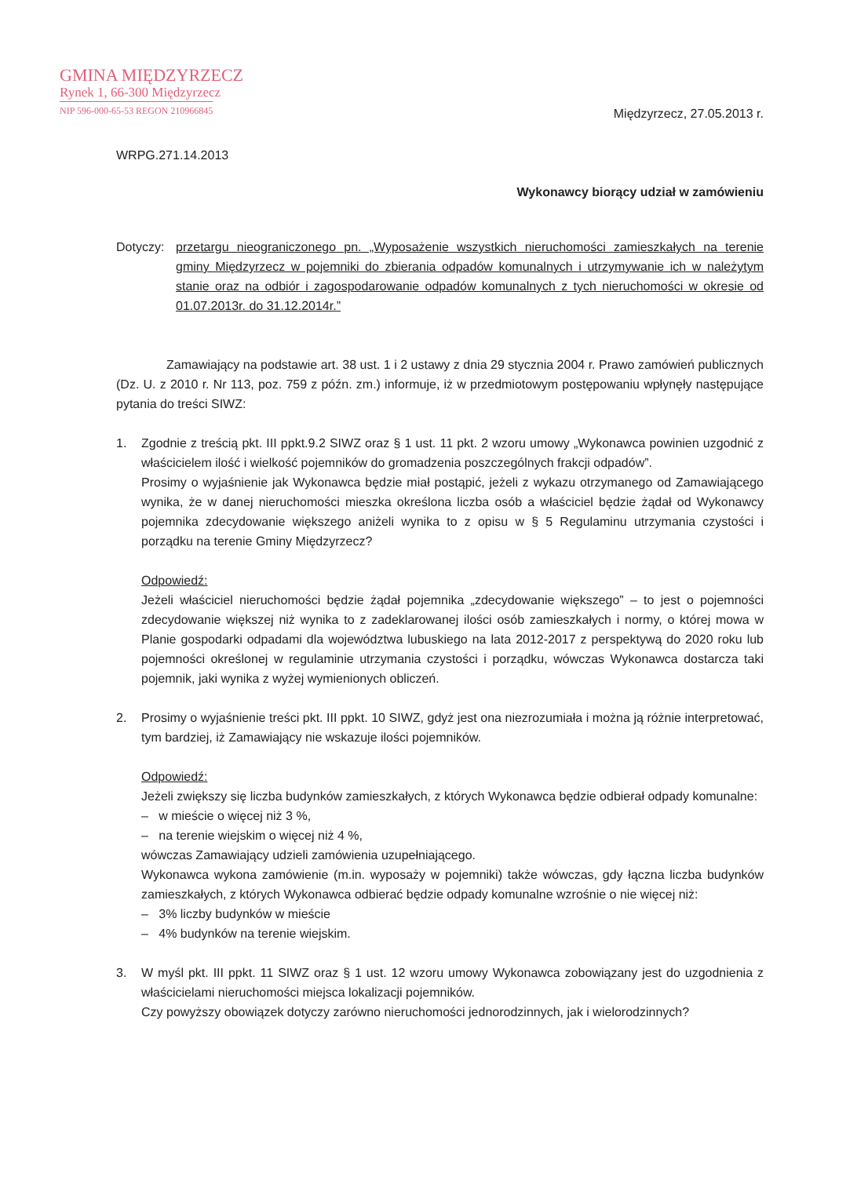GMINA MIĘDZYRZECZ
Rynek 1, 66-300 Międzyrzecz
NIP 596-000-65-53 REGON 210966845
Międzyrzecz, 27.05.2013 r.
WRPG.271.14.2013
Wykonawcy biorący udział w zamówieniu
Dotyczy:
przetargu nieograniczonego pn. „Wyposażenie wszystkich nieruchomości zamieszkałych na terenie gminy Międzyrzecz w pojemniki do zbierania odpadów komunalnych i utrzymywanie ich w należytym stanie oraz na odbiór i zagospodarowanie odpadów komunalnych z tych nieruchomości w okresie od 01.07.2013r. do 31.12.2014r.”
Zamawiający na podstawie art. 38 ust. 1 i 2 ustawy z dnia 29 stycznia 2004 r. Prawo zamówień publicznych (Dz. U. z 2010 r. Nr 113, poz. 759 z późn. zm.) informuje, iż w przedmiotowym postępowaniu wpłynęły następujące pytania do treści SIWZ:
1. Zgodnie z treścią pkt. III ppkt.9.2 SIWZ oraz § 1 ust. 11 pkt. 2 wzoru umowy „Wykonawca powinien uzgodnić z właścicielem ilość i wielkość pojemników do gromadzenia poszczególnych frakcji odpadów”.
Prosimy o wyjaśnienie jak Wykonawca będzie miał postąpić, jeżeli z wykazu otrzymanego od Zamawiającego wynika, że w danej nieruchomości mieszka określona liczba osób a właściciel będzie żądał od Wykonawcy pojemnika zdecydowanie większego aniżeli wynika to z opisu w § 5 Regulaminu utrzymania czystości i porządku na terenie Gminy Międzyrzecz?
Odpowiedź:
Jeżeli właściciel nieruchomości będzie żądał pojemnika „zdecydowanie większego” – to jest o pojemności zdecydowanie większej niż wynika to z zadeklarowanej ilości osób zamieszkałych i normy, o której mowa w Planie gospodarki odpadami dla województwa lubuskiego na lata 2012-2017 z perspektywą do 2020 roku lub pojemności określonej w regulaminie utrzymania czystości i porządku, wówczas Wykonawca dostarcza taki pojemnik, jaki wynika z wyżej wymienionych obliczeń.
2. Prosimy o wyjaśnienie treści pkt. III ppkt. 10 SIWZ, gdyż jest ona niezrozumiała i można ją różnie interpretować, tym bardziej, iż Zamawiający nie wskazuje ilości pojemników.
Odpowiedź:
Jeżeli zwiększy się liczba budynków zamieszkałych, z których Wykonawca będzie odbierał odpady komunalne:
– w mieście o więcej niż 3 %,
– na terenie wiejskim o więcej niż 4 %,
wówczas Zamawiający udzieli zamówienia uzupełniającego.
Wykonawca wykona zamówienie (m.in. wyposaży w pojemniki) także wówczas, gdy łączna liczba budynków zamieszkałych, z których Wykonawca odbierać będzie odpady komunalne wzrośnie o nie więcej niż:
– 3% liczby budynków w mieście
– 4% budynków na terenie wiejskim.
3. W myśl pkt. III ppkt. 11 SIWZ oraz § 1 ust. 12 wzoru umowy Wykonawca zobowiązany jest do uzgodnienia z właścicielami nieruchomości miejsca lokalizacji pojemników.
Czy powyższy obowiązek dotyczy zarówno nieruchomości jednorodzinnych, jak i wielorodzinnych?